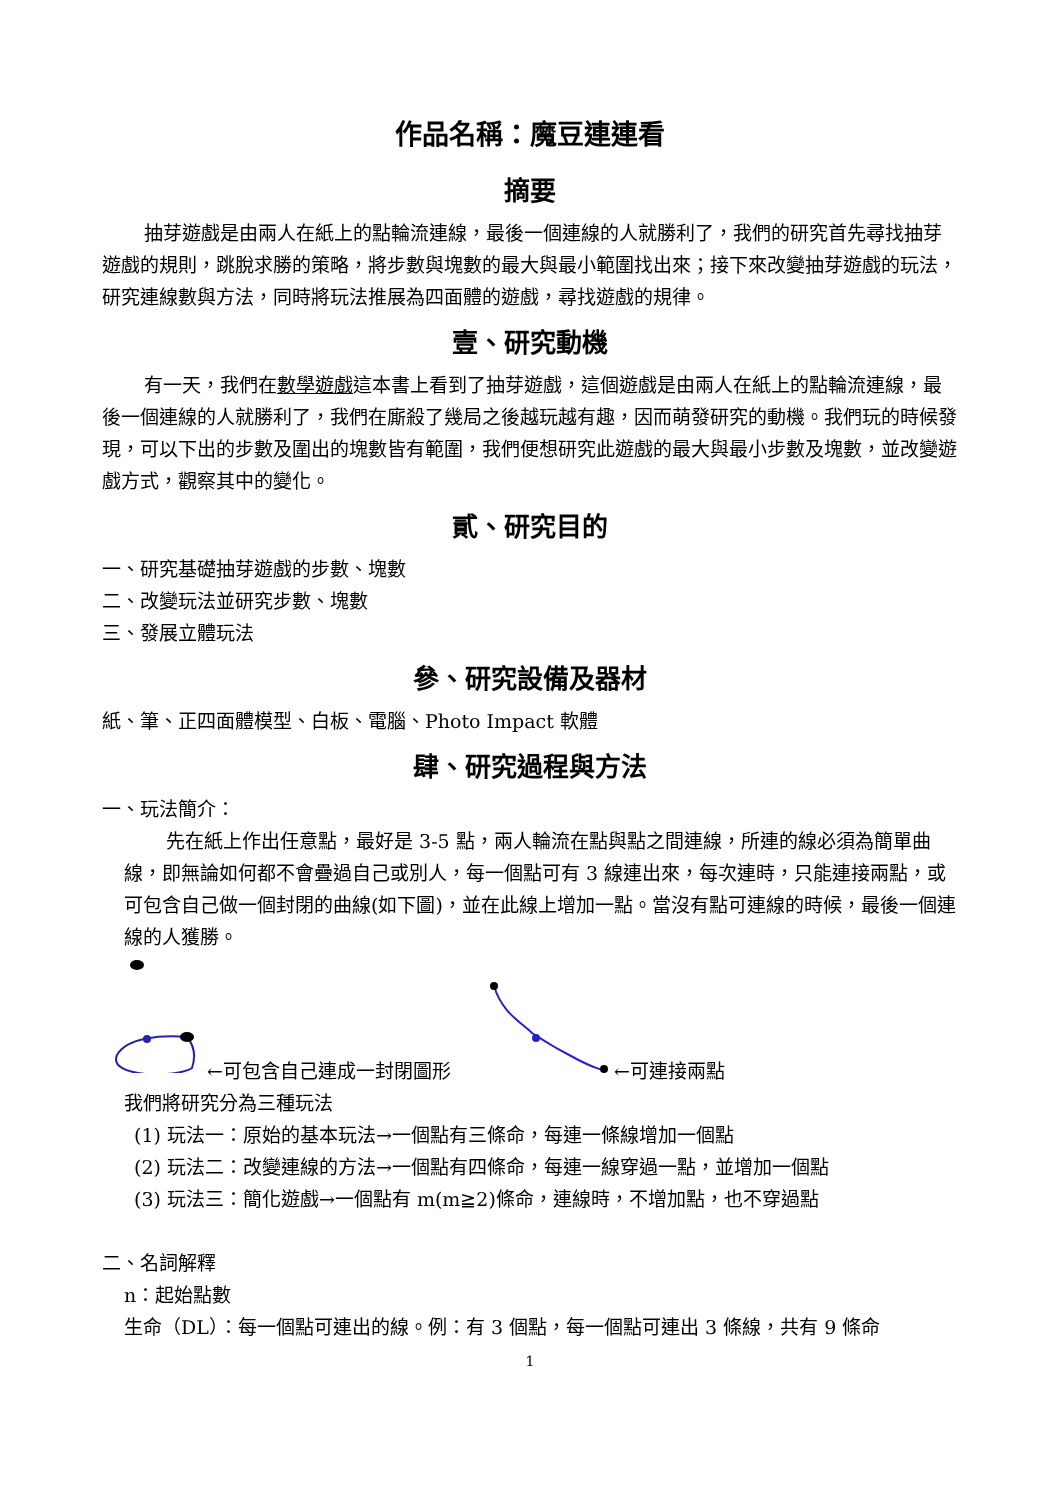作品名稱：魔豆連連看
摘要
抽芽遊戲是由兩人在紙上的點輪流連線，最後一個連線的人就勝利了，我們的研究首先尋找抽芽遊戲的規則，跳脫求勝的策略，將步數與塊數的最大與最小範圍找出來；接下來改變抽芽遊戲的玩法，研究連線數與方法，同時將玩法推展為四面體的遊戲，尋找遊戲的規律。
壹、研究動機
有一天，我們在數學遊戲這本書上看到了抽芽遊戲，這個遊戲是由兩人在紙上的點輪流連線，最後一個連線的人就勝利了，我們在廝殺了幾局之後越玩越有趣，因而萌發研究的動機。我們玩的時候發現，可以下出的步數及圍出的塊數皆有範圍，我們便想研究此遊戲的最大與最小步數及塊數，並改變遊戲方式，觀察其中的變化。
貳、研究目的
一、研究基礎抽芽遊戲的步數、塊數
二、改變玩法並研究步數、塊數
三、發展立體玩法
參、研究設備及器材
紙、筆、正四面體模型、白板、電腦、Photo Impact 軟體
肆、研究過程與方法
一、玩法簡介：
先在紙上作出任意點，最好是 3-5 點，兩人輪流在點與點之間連線，所連的線必須為簡單曲線，即無論如何都不會疊過自己或別人，每一個點可有 3 線連出來，每次連時，只能連接兩點，或可包含自己做一個封閉的曲線(如下圖)，並在此線上增加一點。當沒有點可連線的時候，最後一個連線的人獲勝。
←可包含自己連成一封閉圖形 ←可連接兩點
我們將研究分為三種玩法
(1) 玩法一：原始的基本玩法→一個點有三條命，每連一條線增加一個點
(2) 玩法二：改變連線的方法→一個點有四條命，每連一線穿過一點，並增加一個點
(3) 玩法三：簡化遊戲→一個點有 m(m≧2)條命，連線時，不增加點，也不穿過點
二、名詞解釋
n：起始點數
生命（DL）：每一個點可連出的線。例：有 3 個點，每一個點可連出 3 條線，共有 9 條命
1